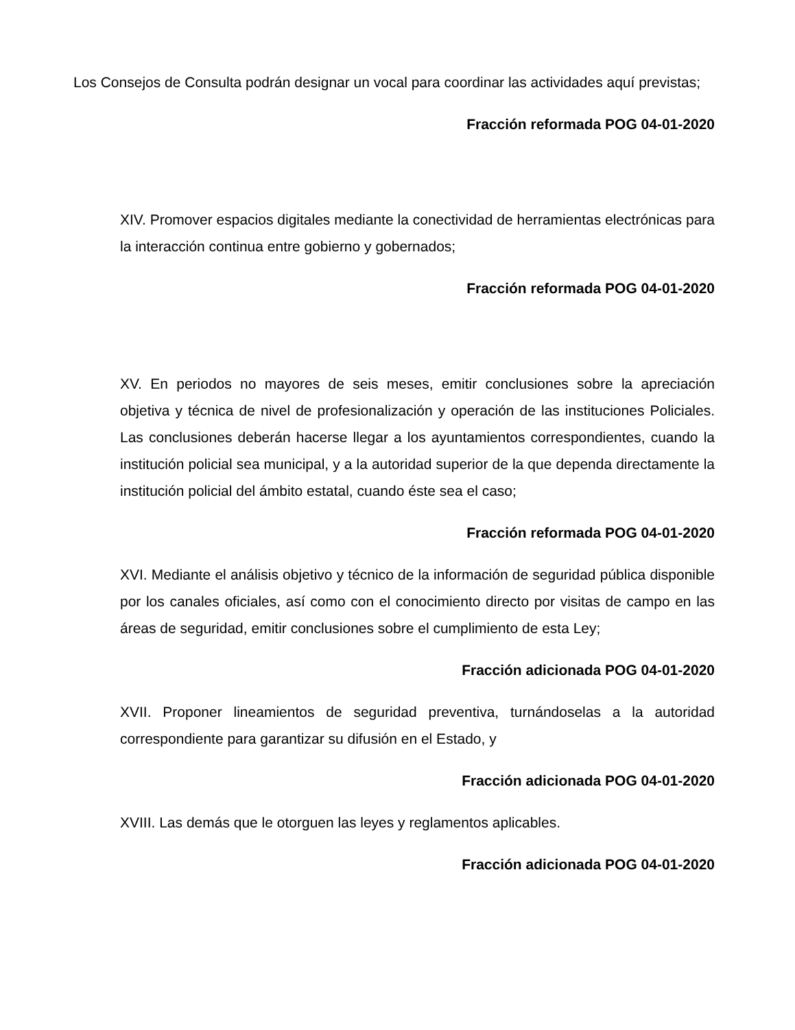Los Consejos de Consulta podrán designar un vocal para coordinar las actividades aquí previstas;
Fracción reformada POG 04-01-2020
XIV. Promover espacios digitales mediante la conectividad de herramientas electrónicas para la interacción continua entre gobierno y gobernados;
Fracción reformada POG 04-01-2020
XV. En periodos no mayores de seis meses, emitir conclusiones sobre la apreciación objetiva y técnica de nivel de profesionalización y operación de las instituciones Policiales. Las conclusiones deberán hacerse llegar a los ayuntamientos correspondientes, cuando la institución policial sea municipal, y a la autoridad superior de la que dependa directamente la institución policial del ámbito estatal, cuando éste sea el caso;
Fracción reformada POG 04-01-2020
XVI. Mediante el análisis objetivo y técnico de la información de seguridad pública disponible por los canales oficiales, así como con el conocimiento directo por visitas de campo en las áreas de seguridad, emitir conclusiones sobre el cumplimiento de esta Ley;
Fracción adicionada POG 04-01-2020
XVII. Proponer lineamientos de seguridad preventiva, turnándoselas a la autoridad correspondiente para garantizar su difusión en el Estado, y
Fracción adicionada POG 04-01-2020
XVIII. Las demás que le otorguen las leyes y reglamentos aplicables.
Fracción adicionada POG 04-01-2020